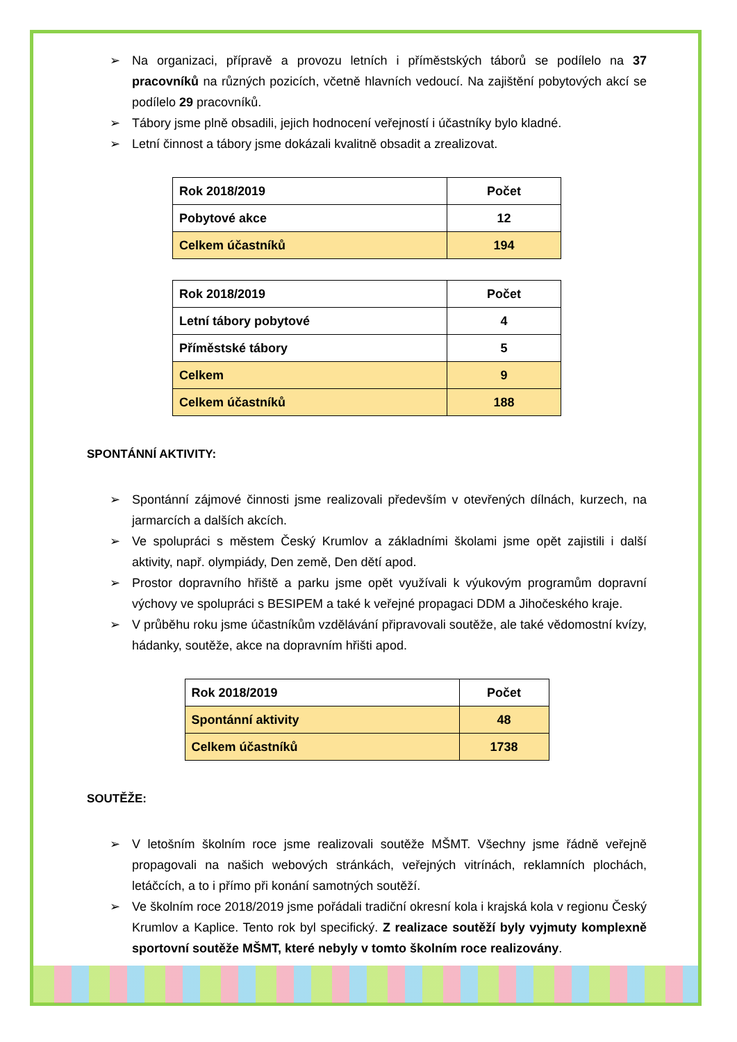➢ Na organizaci, přípravě a provozu letních i příměstských táborů se podílelo na 37 pracovníků na různých pozicích, včetně hlavních vedoucí. Na zajištění pobytových akcí se podílelo 29 pracovníků.
➢ Tábory jsme plně obsadili, jejich hodnocení veřejností i účastníky bylo kladné.
➢ Letní činnost a tábory jsme dokázali kvalitně obsadit a zrealizovat.
| Rok 2018/2019 | Počet |
| Pobytové akce | 12 |
| Celkem účastníků | 194 |
| Rok 2018/2019 | Počet |
| Letní tábory pobytové | 4 |
| Příměstské tábory | 5 |
| Celkem | 9 |
| Celkem účastníků | 188 |
SPONTÁNNÍ AKTIVITY:
➢ Spontánní zájmové činnosti jsme realizovali především v otevřených dílnách, kurzech, na jarmarcích a dalších akcích.
➢ Ve spolupráci s městem Český Krumlov a základními školami jsme opět zajistili i další aktivity, např. olympiády, Den země, Den dětí apod.
➢ Prostor dopravního hřiště a parku jsme opět využívali k výukovým programům dopravní výchovy ve spolupráci s BESIPEM a také k veřejné propagaci DDM a Jihočeského kraje.
➢ V průběhu roku jsme účastníkům vzdělávání připravovali soutěže, ale také vědomostní kvízy, hádanky, soutěže, akce na dopravním hřišti apod.
| Rok 2018/2019 | Počet |
| Spontánní aktivity | 48 |
| Celkem účastníků | 1738 |
SOUTĚŽE:
➢ V letošním školním roce jsme realizovali soutěže MŠMT. Všechny jsme řádně veřejně propagovali na našich webových stránkách, veřejných vitrínách, reklamních plochách, letáčcích, a to i přímo při konání samotných soutěží.
➢ Ve školním roce 2018/2019 jsme pořádali tradiční okresní kola i krajská kola v regionu Český Krumlov a Kaplice. Tento rok byl specifický. Z realizace soutěží byly vyjmuty komplexně sportovní soutěže MŠMT, které nebyly v tomto školním roce realizovány.